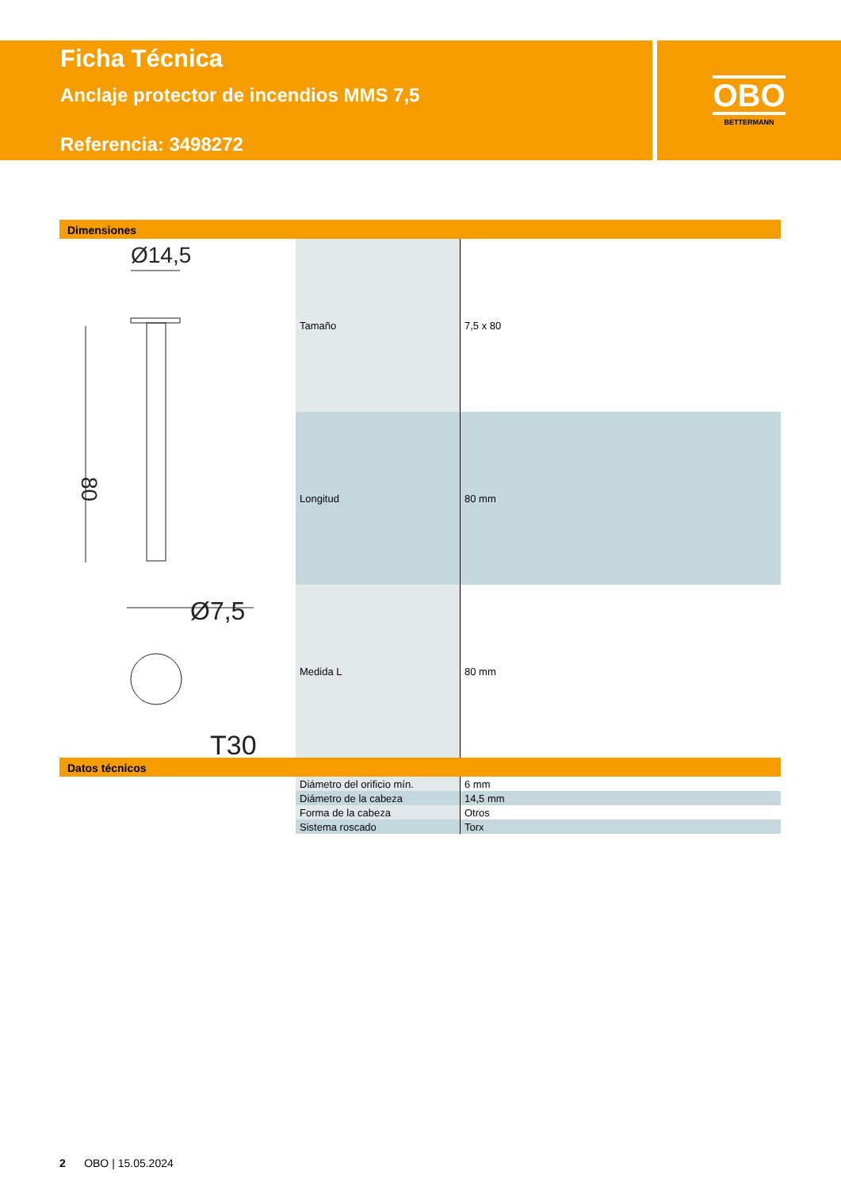Ficha Técnica
Anclaje protector de incendios MMS 7,5
Referencia: 3498272
OBO
BETTERMANN
Dimensiones
Ø14,5
80
Ø7,5
T30
| Tamaño | 7,5 x 80 |
| Longitud | 80 mm |
| Medida L | 80 mm |
Datos técnicos
| Diámetro del orificio mín. | 6 mm |
| Diámetro de la cabeza | 14,5 mm |
| Forma de la cabeza | Otros |
| Sistema roscado | Torx |
2 OBO | 15.05.2024